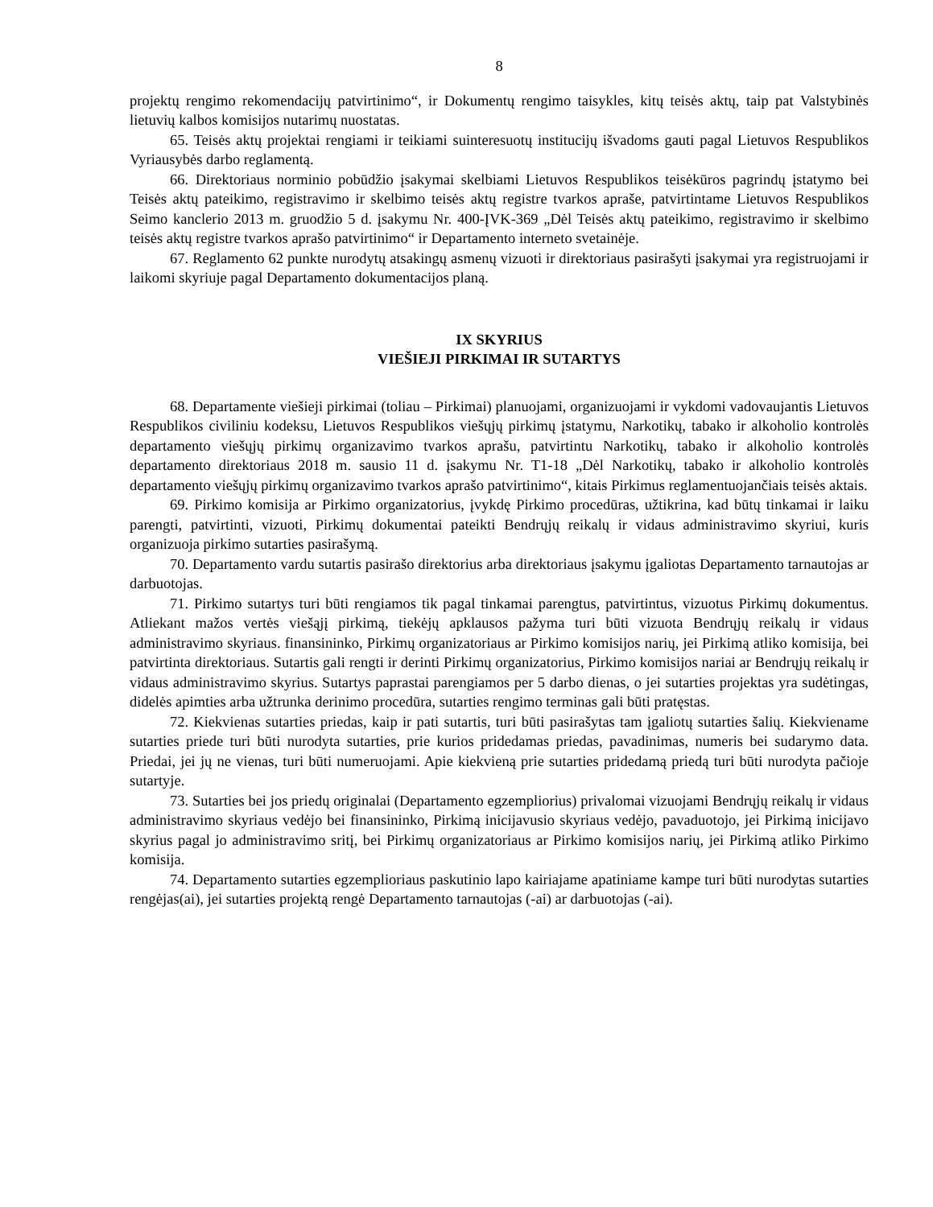8
projektų rengimo rekomendacijų patvirtinimo“, ir Dokumentų rengimo taisykles, kitų teisės aktų, taip pat Valstybinės lietuvių kalbos komisijos nutarimų nuostatas.
65. Teisės aktų projektai rengiami ir teikiami suinteresuotų institucijų išvadoms gauti pagal Lietuvos Respublikos Vyriausybės darbo reglamentą.
66. Direktoriaus norminio pobūdžio įsakymai skelbiami Lietuvos Respublikos teisėkūros pagrindų įstatymo bei Teisės aktų pateikimo, registravimo ir skelbimo teisės aktų registre tvarkos apraše, patvirtintame Lietuvos Respublikos Seimo kanclerio 2013 m. gruodžio 5 d. įsakymu Nr. 400-ĮVK-369 „Dėl Teisės aktų pateikimo, registravimo ir skelbimo teisės aktų registre tvarkos aprašo patvirtinimo“ ir Departamento interneto svetainėje.
67. Reglamento 62 punkte nurodytų atsakingų asmenų vizuoti ir direktoriaus pasirašyti įsakymai yra registruojami ir laikomi skyriuje pagal Departamento dokumentacijos planą.
IX SKYRIUS
VIEŠIEJI PIRKIMAI IR SUTARTYS
68. Departamente viešieji pirkimai (toliau – Pirkimai) planuojami, organizuojami ir vykdomi vadovaujantis Lietuvos Respublikos civiliniu kodeksu, Lietuvos Respublikos viešųjų pirkimų įstatymu, Narkotikų, tabako ir alkoholio kontrolės departamento viešųjų pirkimų organizavimo tvarkos aprašu, patvirtintu Narkotikų, tabako ir alkoholio kontrolės departamento direktoriaus 2018 m. sausio 11 d. įsakymu Nr. T1-18 „Dėl Narkotikų, tabako ir alkoholio kontrolės departamento viešųjų pirkimų organizavimo tvarkos aprašo patvirtinimo“, kitais Pirkimus reglamentuojančiais teisės aktais.
69. Pirkimo komisija ar Pirkimo organizatorius, įvykdę Pirkimo procedūras, užtikrina, kad būtų tinkamai ir laiku parengti, patvirtinti, vizuoti, Pirkimų dokumentai pateikti Bendrųjų reikalų ir vidaus administravimo skyriui, kuris organizuoja pirkimo sutarties pasirašymą.
70. Departamento vardu sutartis pasirašo direktorius arba direktoriaus įsakymu įgaliotas Departamento tarnautojas ar darbuotojas.
71. Pirkimo sutartys turi būti rengiamos tik pagal tinkamai parengtus, patvirtintus, vizuotus Pirkimų dokumentus. Atliekant mažos vertės viešąjį pirkimą, tiekėjų apklausos pažyma turi būti vizuota Bendrųjų reikalų ir vidaus administravimo skyriaus. finansininko, Pirkimų organizatoriaus ar Pirkimo komisijos narių, jei Pirkimą atliko komisija, bei patvirtinta direktoriaus. Sutartis gali rengti ir derinti Pirkimų organizatorius, Pirkimo komisijos nariai ar Bendrųjų reikalų ir vidaus administravimo skyrius. Sutartys paprastai parengiamos per 5 darbo dienas, o jei sutarties projektas yra sudėtingas, didelės apimties arba užtrunka derinimo procedūra, sutarties rengimo terminas gali būti pratęstas.
72. Kiekvienas sutarties priedas, kaip ir pati sutartis, turi būti pasirašytas tam įgaliotų sutarties šalių. Kiekviename sutarties priede turi būti nurodyta sutarties, prie kurios pridedamas priedas, pavadinimas, numeris bei sudarymo data. Priedai, jei jų ne vienas, turi būti numeruojami. Apie kiekvieną prie sutarties pridedamą priedą turi būti nurodyta pačioje sutartyje.
73. Sutarties bei jos priedų originalai (Departamento egzempliorius) privalomai vizuojami Bendrųjų reikalų ir vidaus administravimo skyriaus vedėjo bei finansininko, Pirkimą inicijavusio skyriaus vedėjo, pavaduotojo, jei Pirkimą inicijavo skyrius pagal jo administravimo sritį, bei Pirkimų organizatoriaus ar Pirkimo komisijos narių, jei Pirkimą atliko Pirkimo komisija.
74. Departamento sutarties egzemplioriaus paskutinio lapo kairiajame apatiniame kampe turi būti nurodytas sutarties rengėjas(ai), jei sutarties projektą rengė Departamento tarnautojas (-ai) ar darbuotojas (-ai).